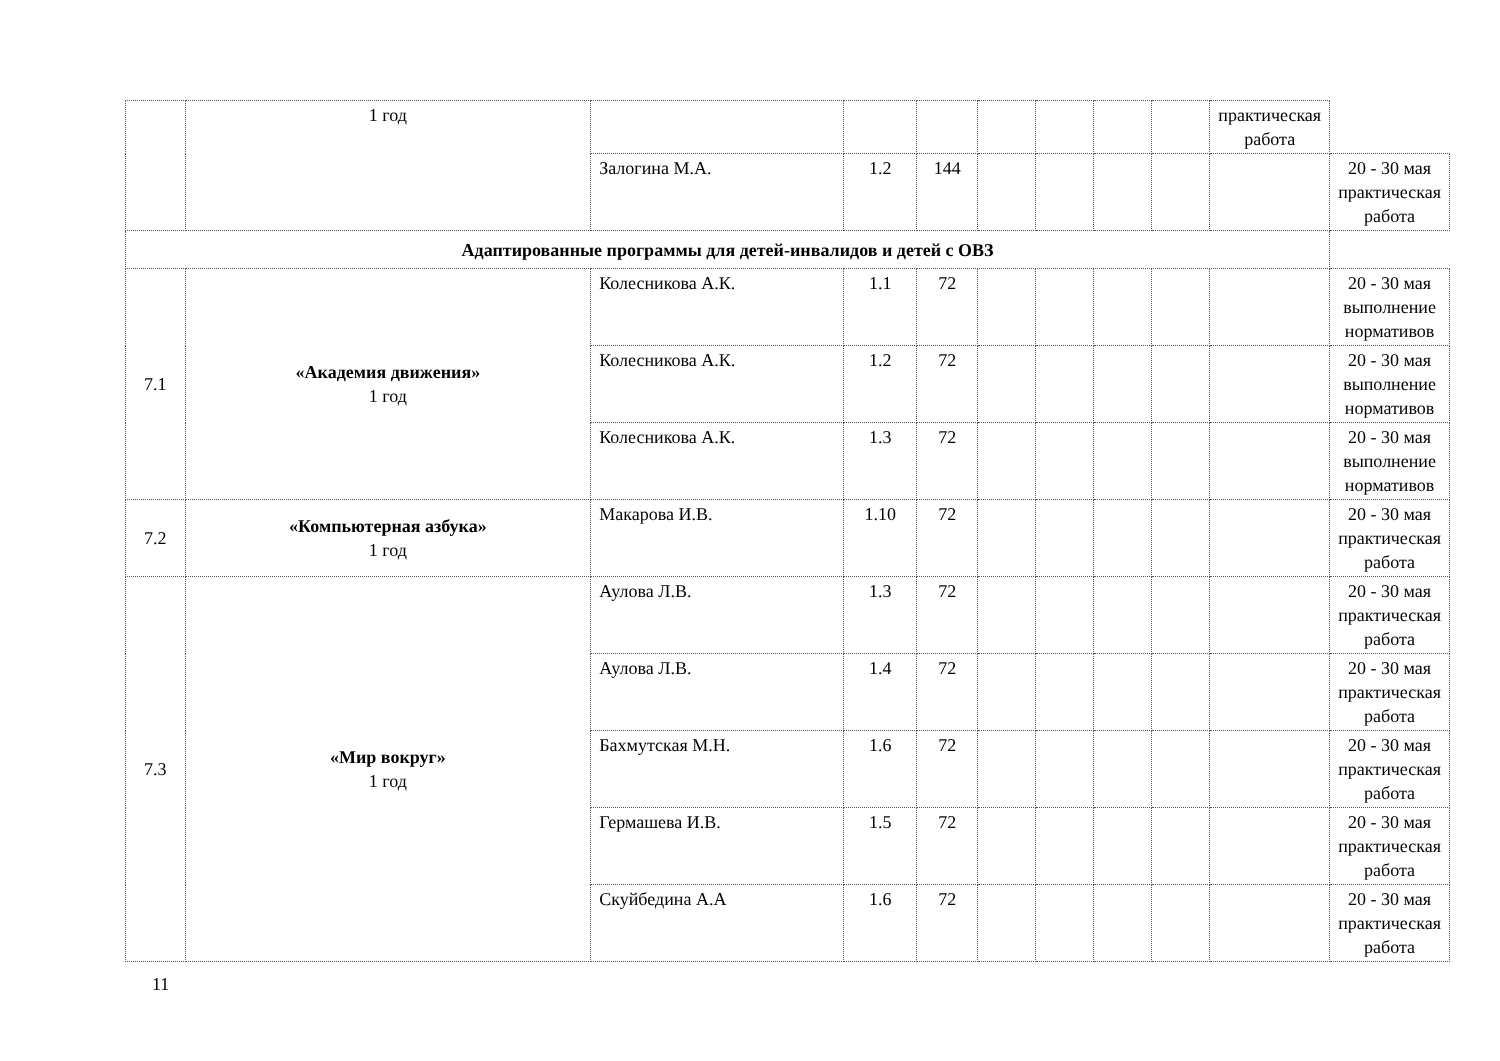| | 1 год | | | | | | | | практическая работа | |
| | | Залогина М.А. | 1.2 | 144 | | | | | | 20 - 30 мая практическая работа |
| Адаптированные программы для детей-инвалидов и детей с ОВЗ | | | | | | | | | | |
| 7.1 | «Академия движения» 1 год | Колесникова А.К. | 1.1 | 72 | | | | | | 20 - 30 мая выполнение нормативов |
| | | Колесникова А.К. | 1.2 | 72 | | | | | | 20 - 30 мая выполнение нормативов |
| | | Колесникова А.К. | 1.3 | 72 | | | | | | 20 - 30 мая выполнение нормативов |
| 7.2 | «Компьютерная азбука» 1 год | Макарова И.В. | 1.10 | 72 | | | | | | 20 - 30 мая практическая работа |
| 7.3 | «Мир вокруг» 1 год | Аулова Л.В. | 1.3 | 72 | | | | | | 20 - 30 мая практическая работа |
| | | Аулова Л.В. | 1.4 | 72 | | | | | | 20 - 30 мая практическая работа |
| | | Бахмутская М.Н. | 1.6 | 72 | | | | | | 20 - 30 мая практическая работа |
| | | Гермашева И.В. | 1.5 | 72 | | | | | | 20 - 30 мая практическая работа |
| | | Скуйбедина А.А | 1.6 | 72 | | | | | | 20 - 30 мая практическая работа |
11